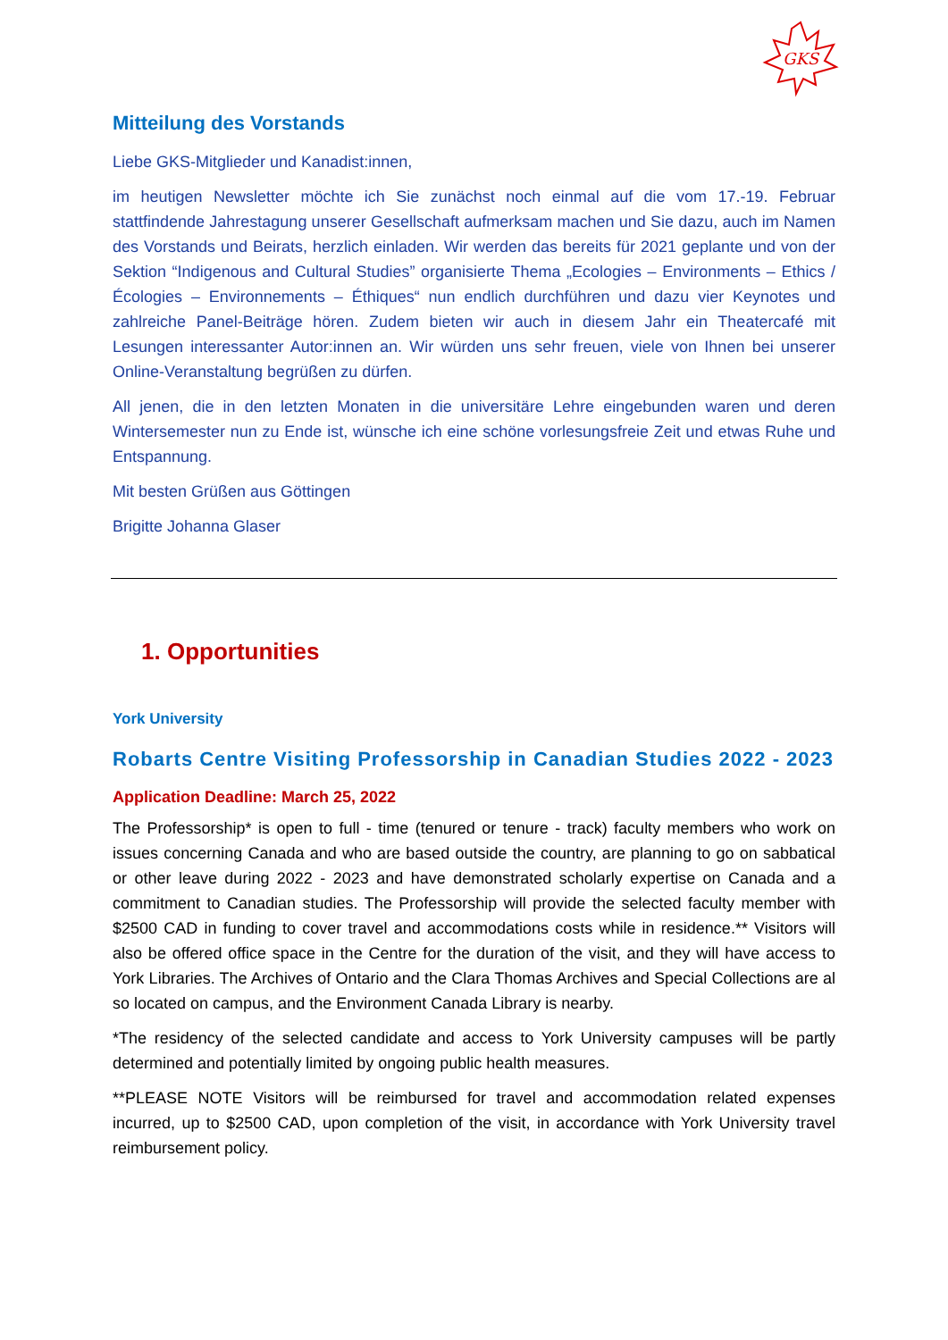GKS
Mitteilung des Vorstands
Liebe GKS-Mitglieder und Kanadist:innen,
im heutigen Newsletter möchte ich Sie zunächst noch einmal auf die vom 17.-19. Februar stattfindende Jahrestagung unserer Gesellschaft aufmerksam machen und Sie dazu, auch im Namen des Vorstands und Beirats, herzlich einladen. Wir werden das bereits für 2021 geplante und von der Sektion “Indigenous and Cultural Studies” organisierte Thema „Ecologies – Environments – Ethics / Écologies – Environnements – Éthiques“ nun endlich durchführen und dazu vier Keynotes und zahlreiche Panel-Beiträge hören. Zudem bieten wir auch in diesem Jahr ein Theatercafé mit Lesungen interessanter Autor:innen an. Wir würden uns sehr freuen, viele von Ihnen bei unserer Online-Veranstaltung begrüßen zu dürfen.
All jenen, die in den letzten Monaten in die universitäre Lehre eingebunden waren und deren Wintersemester nun zu Ende ist, wünsche ich eine schöne vorlesungsfreie Zeit und etwas Ruhe und Entspannung.
Mit besten Grüßen aus Göttingen
Brigitte Johanna Glaser
1. Opportunities
York University
Robarts Centre Visiting Professorship in Canadian Studies 2022 - 2023
Application Deadline: March 25, 2022
The Professorship* is open to full - time (tenured or tenure - track) faculty members who work on issues concerning Canada and who are based outside the country, are planning to go on sabbatical or other leave during 2022 - 2023 and have demonstrated scholarly expertise on Canada and a commitment to Canadian studies. The Professorship will provide the selected faculty member with $2500 CAD in funding to cover travel and accommodations costs while in residence.** Visitors will also be offered office space in the Centre for the duration of the visit, and they will have access to York Libraries. The Archives of Ontario and the Clara Thomas Archives and Special Collections are al so located on campus, and the Environment Canada Library is nearby.
*The residency of the selected candidate and access to York University campuses will be partly determined and potentially limited by ongoing public health measures.
**PLEASE NOTE Visitors will be reimbursed for travel and accommodation related expenses incurred, up to $2500 CAD, upon completion of the visit, in accordance with York University travel reimbursement policy.